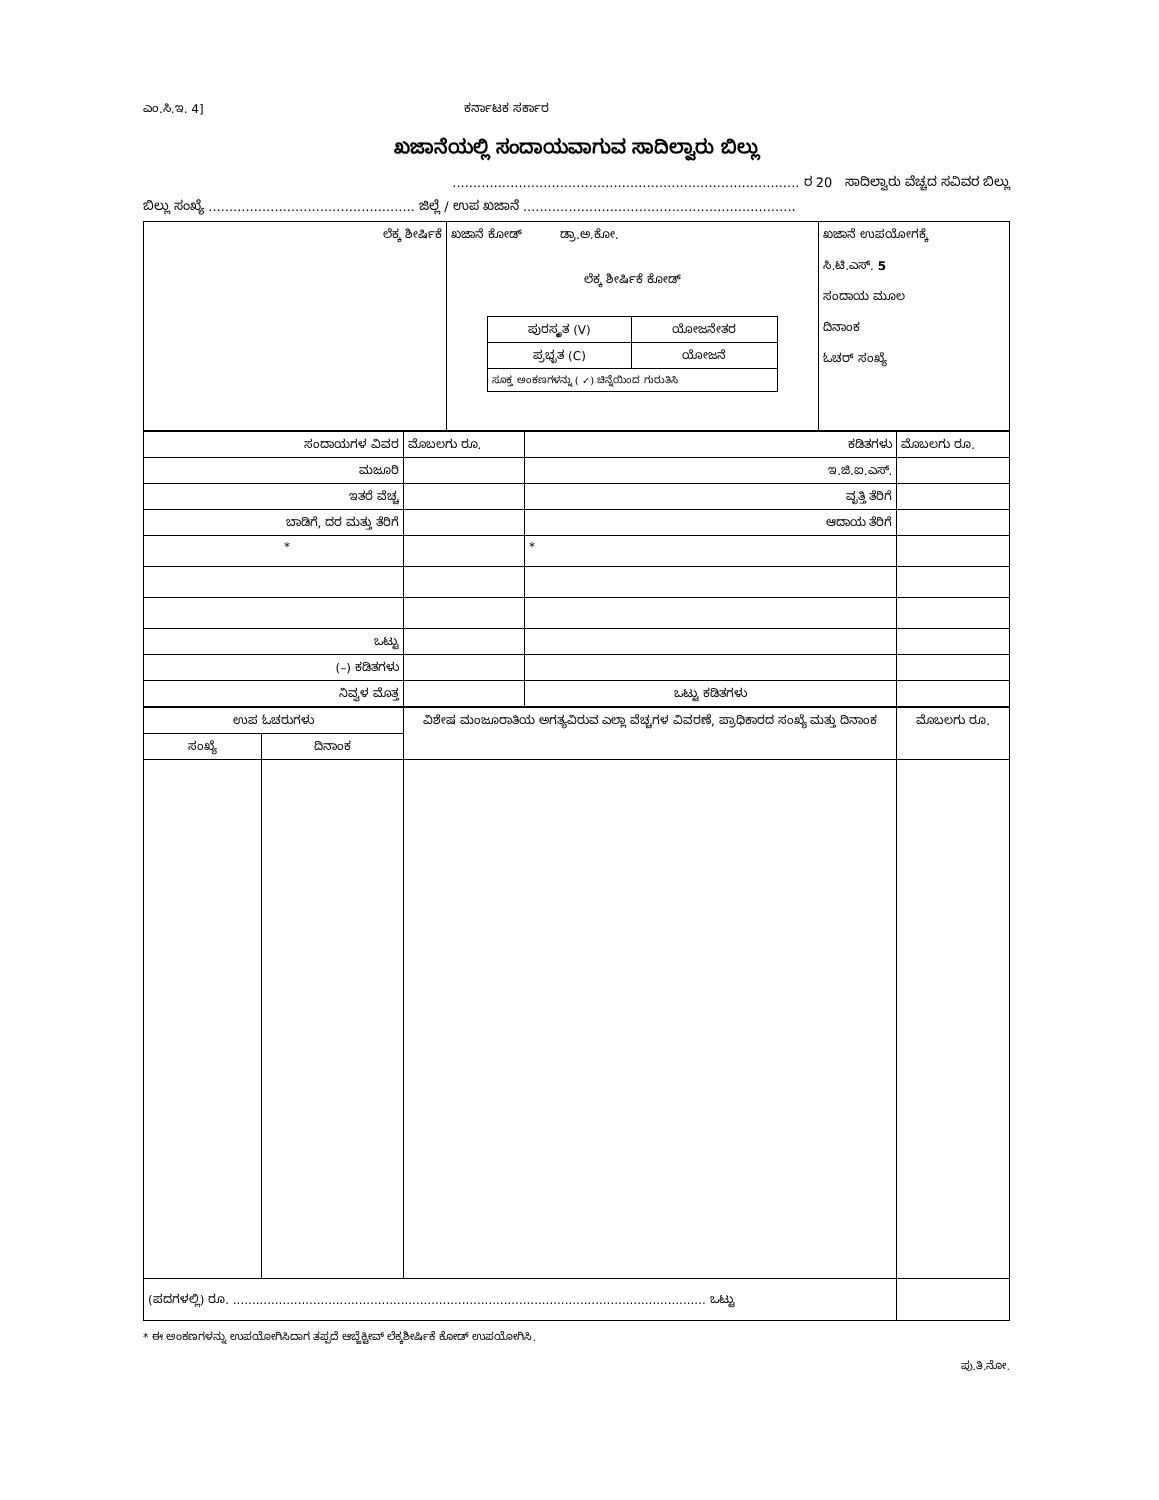ಎಂ.ಸಿ.ಇ. 4] ಕರ್ನಾಟಕ ಸರ್ಕಾರ
ಖಜಾನೆಯಲ್ಲಿ ಸಂದಾಯವಾಗುವ ಸಾದಿಲ್ವಾರು ಬಿಲ್ಲು
.................................................................................... ರ 20 ಸಾದಿಲ್ವಾರು ವೆಚ್ಚದ ಸವಿವರ ಬಿಲ್ಲು
ಬಿಲ್ಲು ಸಂಖ್ಯೆ .................................................. ಜಿಲ್ಲೆ / ಉಪ ಖಜಾನೆ ..................................................................
| ಲೆಕ್ಕ ಶೀರ್ಷಿಕೆ | ಖಜಾನೆ ಕೋಡ್ ಡ್ರಾ.ಅ.ಕೋ. ಲೆಕ್ಕ ಶೀರ್ಷಿಕೆ ಕೋಡ್ / ಪುರಸ್ಕೃತ (V) / ಯೋಜನೇತರ / / ಪ್ರಭೃತ (C) / ಯೋಜನೆ / / ಸೂಕ್ತ ಅಂಕಣಗಳನ್ನು ( ✓) ಚಿನ್ನೆಯಿಂದ ಗುರುತಿಸಿ / / | ಖಜಾನೆ ಉಪಯೋಗಕ್ಕೆ ಸಿ.ಟಿ.ಎಸ್. 5 ಸಂದಾಯ ಮೂಲ ದಿನಾಂಕ ಓಚರ್ ಸಂಖ್ಯೆ |
| ಸಂದಾಯಗಳ ವಿವರ | ಮೊಬಲಗು ರೂ. | ಕಡಿತಗಳು | ಮೊಬಲಗು ರೂ. |
| ಮಜೂರಿ | | ಇ.ಜಿ.ಐ.ಎಸ್. | |
| ಇತರೆ ವೆಚ್ಚ | | ವೃತ್ತಿ ತೆರಿಗೆ | |
| ಬಾಡಿಗೆ, ದರ ಮತ್ತು ತೆರಿಗೆ | | ಆದಾಯ ತೆರಿಗೆ | |
| * | | * | |
| ಒಟ್ಟು | | | |
| (–) ಕಡಿತಗಳು | | | |
| ನಿವ್ವಳ ಮೊತ್ತ | | ಒಟ್ಟು ಕಡಿತಗಳು | |
| ಉಪ ಓಚರುಗಳು | | ವಿಶೇಷ ಮಂಜೂರಾತಿಯ ಅಗತ್ಯವಿರುವ ಎಲ್ಲಾ ವೆಚ್ಚಗಳ ವಿವರಣೆ, ಪ್ರಾಧಿಕಾರದ ಸಂಖ್ಯೆ ಮತ್ತು ದಿನಾಂಕ | ಮೊಬಲಗು ರೂ. |
| --- | --- | --- | --- |
| ಸಂಖ್ಯೆ | ದಿನಾಂಕ | | |
| (ಪದಗಳಲ್ಲಿ) ರೂ. ............................................................................................................................ ಒಟ್ಟು | | | |
* ಈ ಅಂಕಣಗಳನ್ನು ಉಪಯೋಗಿಸಿದಾಗ ತಪ್ಪದೆ ಆಬ್ಜೆಕ್ಟೀವ್ ಲೆಕ್ಕಶೀರ್ಷಿಕೆ ಕೋಡ್ ಉಪಯೋಗಿಸಿ.
ಪು.ತಿ.ನೋ.